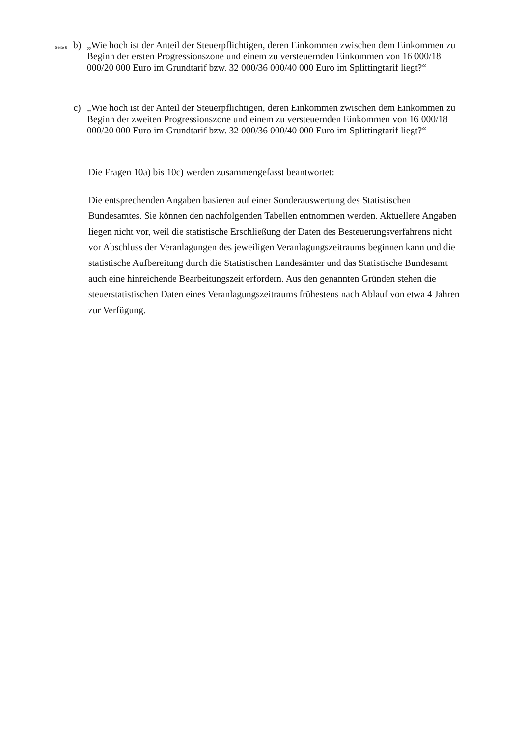Seite 6
b) „Wie hoch ist der Anteil der Steuerpflichtigen, deren Einkommen zwischen dem Einkommen zu Beginn der ersten Progressionszone und einem zu versteuernden Einkommen von 16 000/18 000/20 000 Euro im Grundtarif bzw. 32 000/36 000/40 000 Euro im Splittingtarif liegt?“
c) „Wie hoch ist der Anteil der Steuerpflichtigen, deren Einkommen zwischen dem Einkommen zu Beginn der zweiten Progressionszone und einem zu versteuernden Einkommen von 16 000/18 000/20 000 Euro im Grundtarif bzw. 32 000/36 000/40 000 Euro im Splittingtarif liegt?“
Die Fragen 10a) bis 10c) werden zusammengefasst beantwortet:
Die entsprechenden Angaben basieren auf einer Sonderauswertung des Statistischen Bundesamtes. Sie können den nachfolgenden Tabellen entnommen werden. Aktuellere Angaben liegen nicht vor, weil die statistische Erschließung der Daten des Besteuerungsverfahrens nicht vor Abschluss der Veranlagungen des jeweiligen Veranlagungszeitraums beginnen kann und die statistische Aufbereitung durch die Statistischen Landesämter und das Statistische Bundesamt auch eine hinreichende Bearbeitungszeit erfordern. Aus den genannten Gründen stehen die steuerstatistischen Daten eines Veranlagungszeitraums frühestens nach Ablauf von etwa 4 Jahren zur Verfügung.